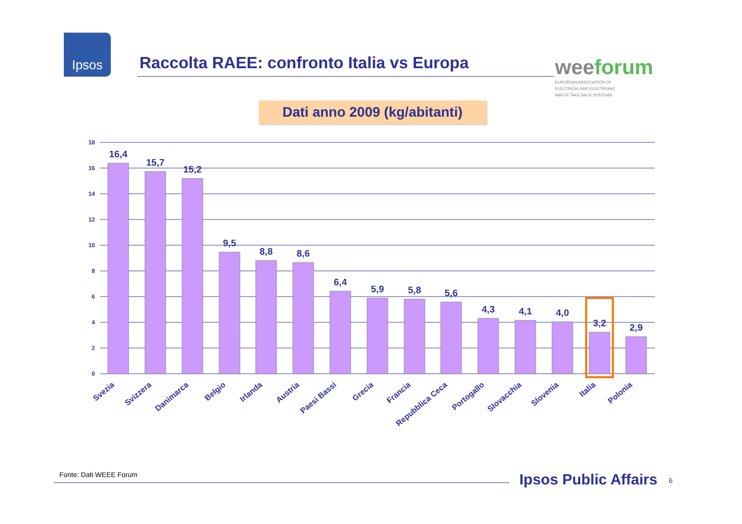Ipsos
Raccolta RAEE: confronto Italia vs Europa
weeforum
EUROPEAN ASSOCIATION OF
ELECTRICAL AND ELECTRONIC
WASTE TAKE BACK SYSTEMS
Dati anno 2009 (kg/abitanti)
18
16
14
12
10
8
6
4
2
0
16,4
15,7
15,2
9,5
8,8
8,6
6,4
5,9
5,8
5,6
4,3
4,1
4,0
3,2
2,9
Svezia
Svizzera
Danimarca
Belgio
Irlanda
Austria
Paesi Bassi
Grecia
Francia
Repubblica Ceca
Portogallo
Slovacchia
Slovenia
Italia
Polonia
Fonte: Dati WEEE Forum Ipsos Public Affairs 6